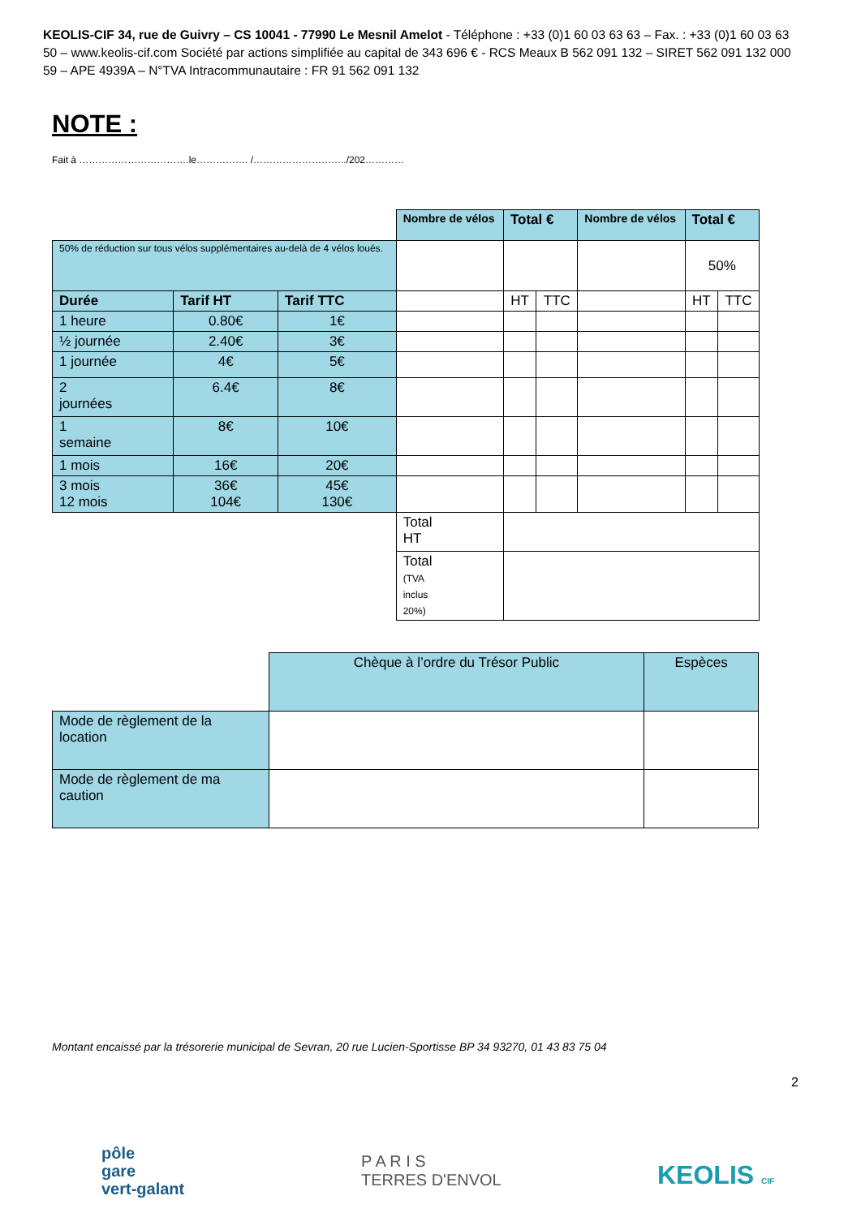KEOLIS-CIF 34, rue de Guivry – CS 10041 - 77990 Le Mesnil Amelot - Téléphone : +33 (0)1 60 03 63 63 – Fax. : +33 (0)1 60 03 63 50 – www.keolis-cif.com Société par actions simplifiée au capital de 343 696 € - RCS Meaux B 562 091 132 – SIRET 562 091 132 000 59 – APE 4939A – N°TVA Intracommunautaire : FR 91 562 091 132
NOTE :
Fait à …………………………….le……………. /………………………../202…………
| | | | Nombre de vélos | Total € | | Nombre de vélos | Total € | |
| 50% de réduction sur tous vélos supplémentaires au-delà de 4 vélos loués. | | | | | | | 50% | |
| Durée | Tarif HT | Tarif TTC | | HT | TTC | | HT | TTC |
| 1 heure | 0.80€ | 1€ | | | | | | |
| ½ journée | 2.40€ | 3€ | | | | | | |
| 1 journée | 4€ | 5€ | | | | | | |
| 2 journées | 6.4€ | 8€ | | | | | | |
| 1 semaine | 8€ | 10€ | | | | | | |
| 1 mois | 16€ | 20€ | | | | | | |
| 3 mois 12 mois | 36€ 104€ | 45€ 130€ | | | | | | |
| | | | Total HT | | | | | |
| | | | Total (TVA inclus 20%) | | | | | |
| | Chèque à l’ordre du Trésor Public | Espèces |
| Mode de règlement de la location | | |
| Mode de règlement de ma caution | | |
Montant encaissé par la trésorerie municipal de Sevran, 20 rue Lucien-Sportisse BP 34 93270, 01 43 83 75 04
2
pôle
gare
vert-galant
P A R I S
TERRES D'ENVOL
KEOLIS CIF